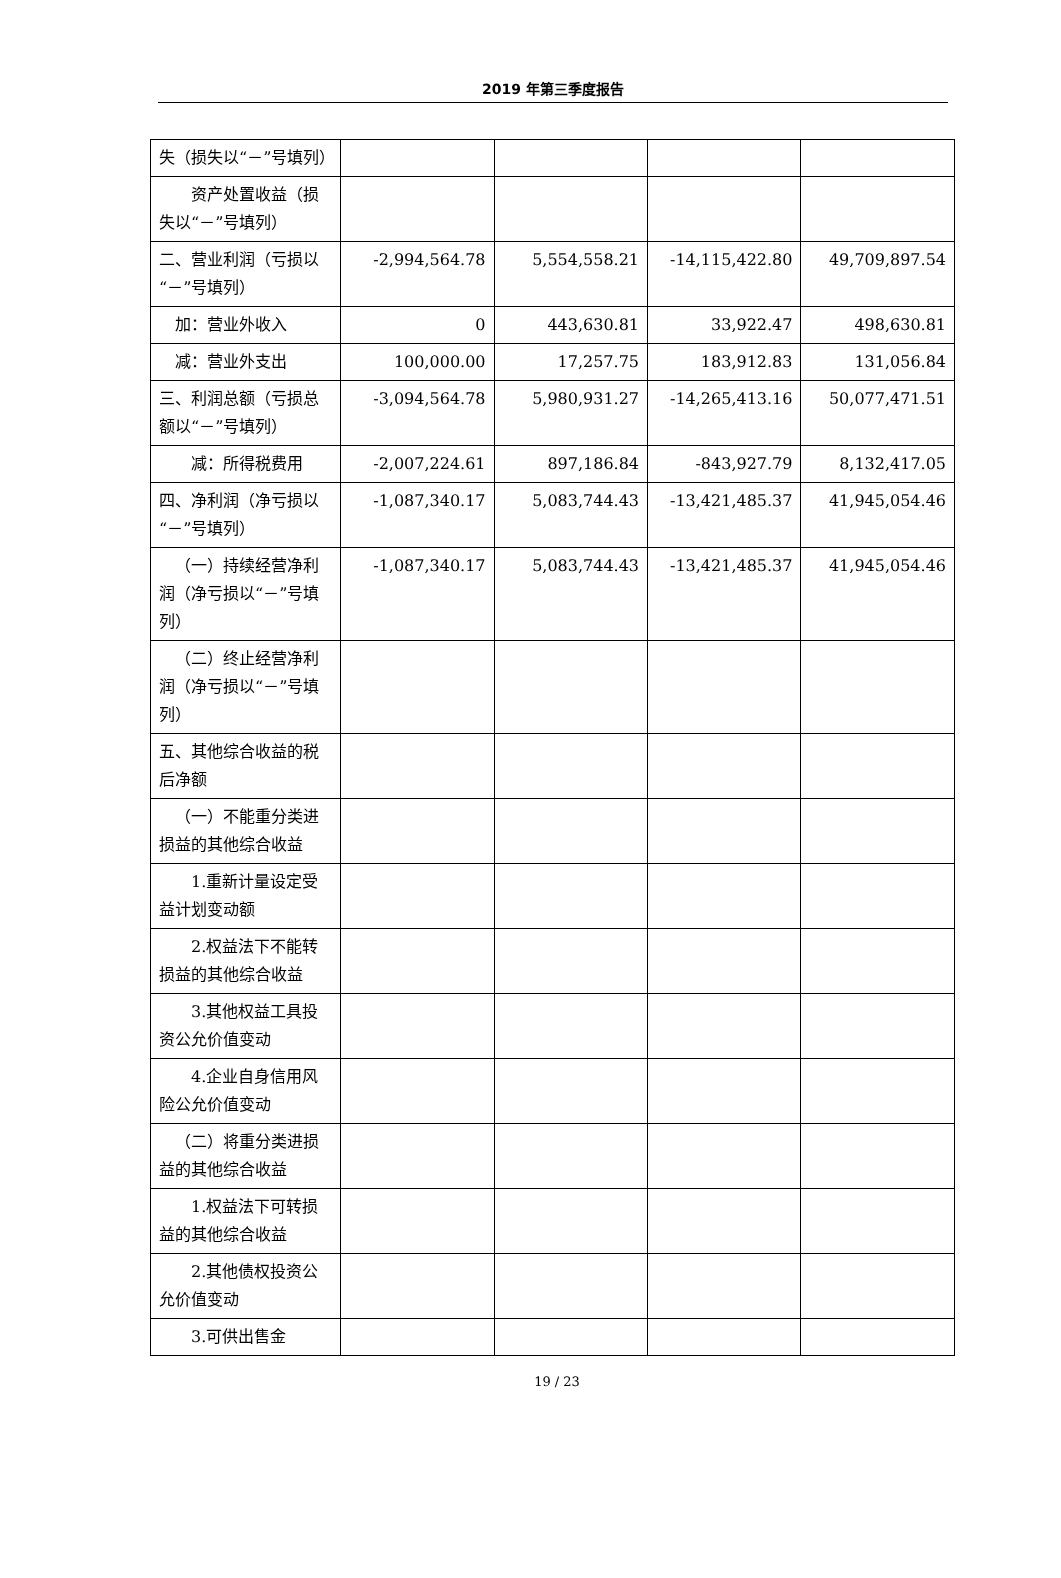2019 年第三季度报告
| 失（损失以“－”号填列） | | | | |
| 资产处置收益（损失以“－”号填列） | | | | |
| 二、营业利润（亏损以“－”号填列） | -2,994,564.78 | 5,554,558.21 | -14,115,422.80 | 49,709,897.54 |
| 加：营业外收入 | 0 | 443,630.81 | 33,922.47 | 498,630.81 |
| 减：营业外支出 | 100,000.00 | 17,257.75 | 183,912.83 | 131,056.84 |
| 三、利润总额（亏损总额以“－”号填列） | -3,094,564.78 | 5,980,931.27 | -14,265,413.16 | 50,077,471.51 |
| 减：所得税费用 | -2,007,224.61 | 897,186.84 | -843,927.79 | 8,132,417.05 |
| 四、净利润（净亏损以“－”号填列） | -1,087,340.17 | 5,083,744.43 | -13,421,485.37 | 41,945,054.46 |
| （一）持续经营净利润（净亏损以“－”号填列） | -1,087,340.17 | 5,083,744.43 | -13,421,485.37 | 41,945,054.46 |
| （二）终止经营净利润（净亏损以“－”号填列） | | | | |
| 五、其他综合收益的税后净额 | | | | |
| （一）不能重分类进损益的其他综合收益 | | | | |
| 1.重新计量设定受益计划变动额 | | | | |
| 2.权益法下不能转损益的其他综合收益 | | | | |
| 3.其他权益工具投资公允价值变动 | | | | |
| 4.企业自身信用风险公允价值变动 | | | | |
| （二）将重分类进损益的其他综合收益 | | | | |
| 1.权益法下可转损益的其他综合收益 | | | | |
| 2.其他债权投资公允价值变动 | | | | |
| 3.可供出售金 | | | | |
19 / 23